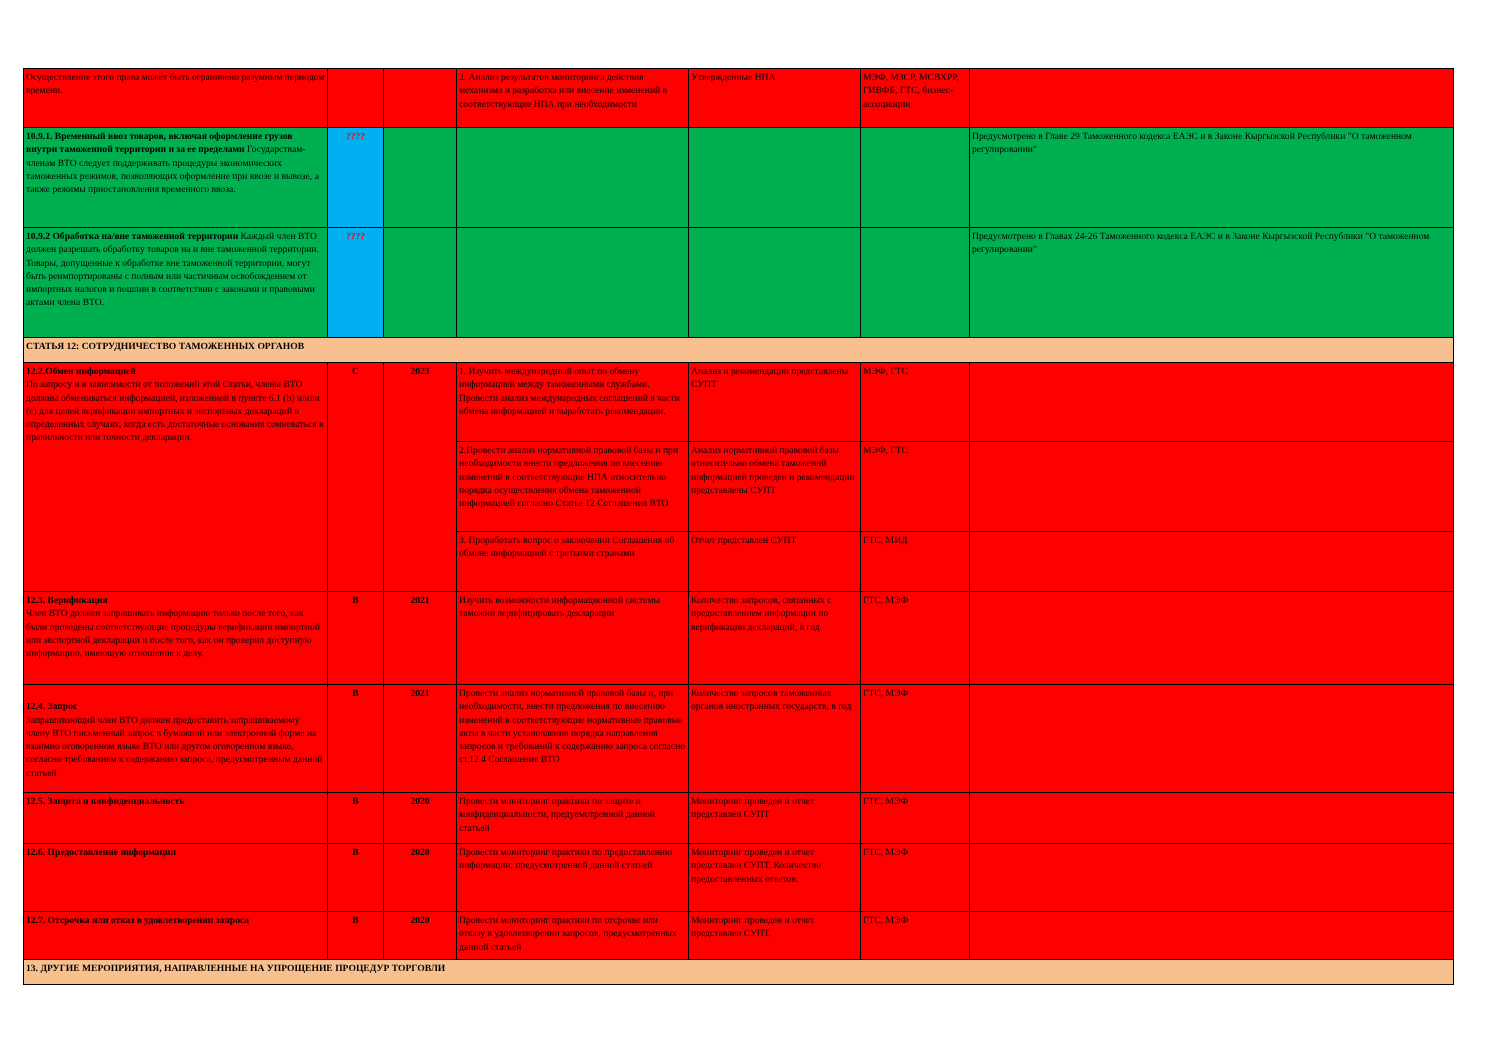| Осуществление этого права может быть ограничено разумным периодом времени. | | | 2. Анализ результатов мониторинга действия механизма и разработка или внесение изменений в соответствующие НПА при необходимости | Утвержденные НПА | МЭФ, МЗСР, МСВХРР, ГИВФБ, ГТС, бизнес-ассоциации | |
| 10.9.1. Временный ввоз товаров, включая оформление грузов внутри таможенной территории и за ее пределами Государствам-членам ВТО следует поддерживать процедуры экономических таможенных режимов, позволяющих оформление при ввозе и вывозе, а также режимы приостановления временного ввоза. | ???? | | | | | Предусмотрено в Главе 29 Таможенного кодекса ЕАЭС и в Законе Кыргызской Республики "О таможенном регулировании" |
| 10.9.2 Обработка на/вне таможенной территории Каждый член ВТО должен разрешать обработку товаров на и вне таможенной территории. Товары, допущенные к обработке вне таможенной территории, могут быть реимпортированы с полным или частичным освобождением от импортных налогов и пошлин в соответствии с законами и правовыми актами члена ВТО. | ???? | | | | | Предусмотрено в Главах 24-26 Таможенного кодекса ЕАЭС и в Законе Кыргызской Республики "О таможенном регулировании" |
| СТАТЬЯ 12: СОТРУДНИЧЕСТВО ТАМОЖЕННЫХ ОРГАНОВ | | | | | | |
| 12.2.Обмен информацией По запросу и в зависимости от положений этой Статьи, члены ВТО должны обмениваться информацией, изложенной в пункте 6.1 (b) и/или (с) для целей верификации импортных и экспортных деклараций в определенных случаях, когда есть достаточные основания сомневаться в правильности или точности декларации. | C | 2023 | 1. Изучить международный опыт по обмену информацией между таможенными службами. Провести анализ международных соглашений в части обмена информацией и выработать рекомендации. | Анализ и рекомендации представлены СУПТ | МЭФ, ГТС | |
| | | | 2.Провести анализ нормативной правовой базы и при необходимости внести предложения по внесению изменений в соответствующие НПА относительно порядка осуществления обмена таможенной информацией согласно Статье 12 Соглашения ВТО | Анализ нормативной правовой базы относительно обмена таможеннй информацией проведен и рекомендации представлены СУПТ | МЭФ, ГТС | |
| | | | 3. Проработать вопрос о заключении Соглашения об обмене информацией с третьими странами | Отчет представлен СУПТ | ГТС, МИД | |
| 12.3. Верификация Член ВТО должен запрашивать информацию только после того, как были проведены соответствующие процедуры верификации импортной или экспортной декларации и после того, как он проверил доступную информацию, имеющую отношение к делу. | B | 2021 | Изучить возможности информационной системы таможни верифицировать декларации | Количество запросов, связанных с предоставлением информации по верификации деклараций, в год | ГТС, МЭФ | |
| 12.4. Запрос Запрашивающий член ВТО должен предоставить запрашиваемому члену ВТО письменный запрос в бумажной или электронной форме на взаимно оговоренном языке ВТО или другом оговоренном языке, согласно требованиям к содержанию запроса, предусмотренным данной статьей | B | 2021 | Провести анализ нормативной правовой базы и, при необходимости, внести предложения по внесению изменений в соответствующие нормативные правовые акты в части установления порядка направления запросов и требований к содержанию запроса согласно ст.12.4 Соглашения ВТО | Количество запросов таможенных органов иностранных государств, в год | ГТС, МЭФ | |
| 12.5. Защита и конфиденциальность | B | 2020 | Провести мониторинг практики по защите и конфиденциальности, предуемотренной данной статьей | Мониторинг проведен и отчет представлен СУПТ | ГТС, МЭФ | |
| 12.6. Предоставление информации | B | 2020 | Провести мониторинг практики по предоставлению информации, предусмотренной данной статьей | Мониторинг проведен и отчет представлен СУПТ. Количество предоставленных ответов. | ГТС, МЭФ | |
| 12.7. Отсрочка или отказ в удовлетворении запроса | B | 2020 | Провести мониторинг практики по отсрочке или отказу в удовлетворении запросов, предусмотренных данной статьей | Мониторинг проведен и отчет представлен СУПТ. | ГТС, МЭФ | |
| 13. ДРУГИЕ МЕРОПРИЯТИЯ, НАПРАВЛЕННЫЕ НА УПРОЩЕНИЕ ПРОЦЕДУР ТОРГОВЛИ | | | | | | |